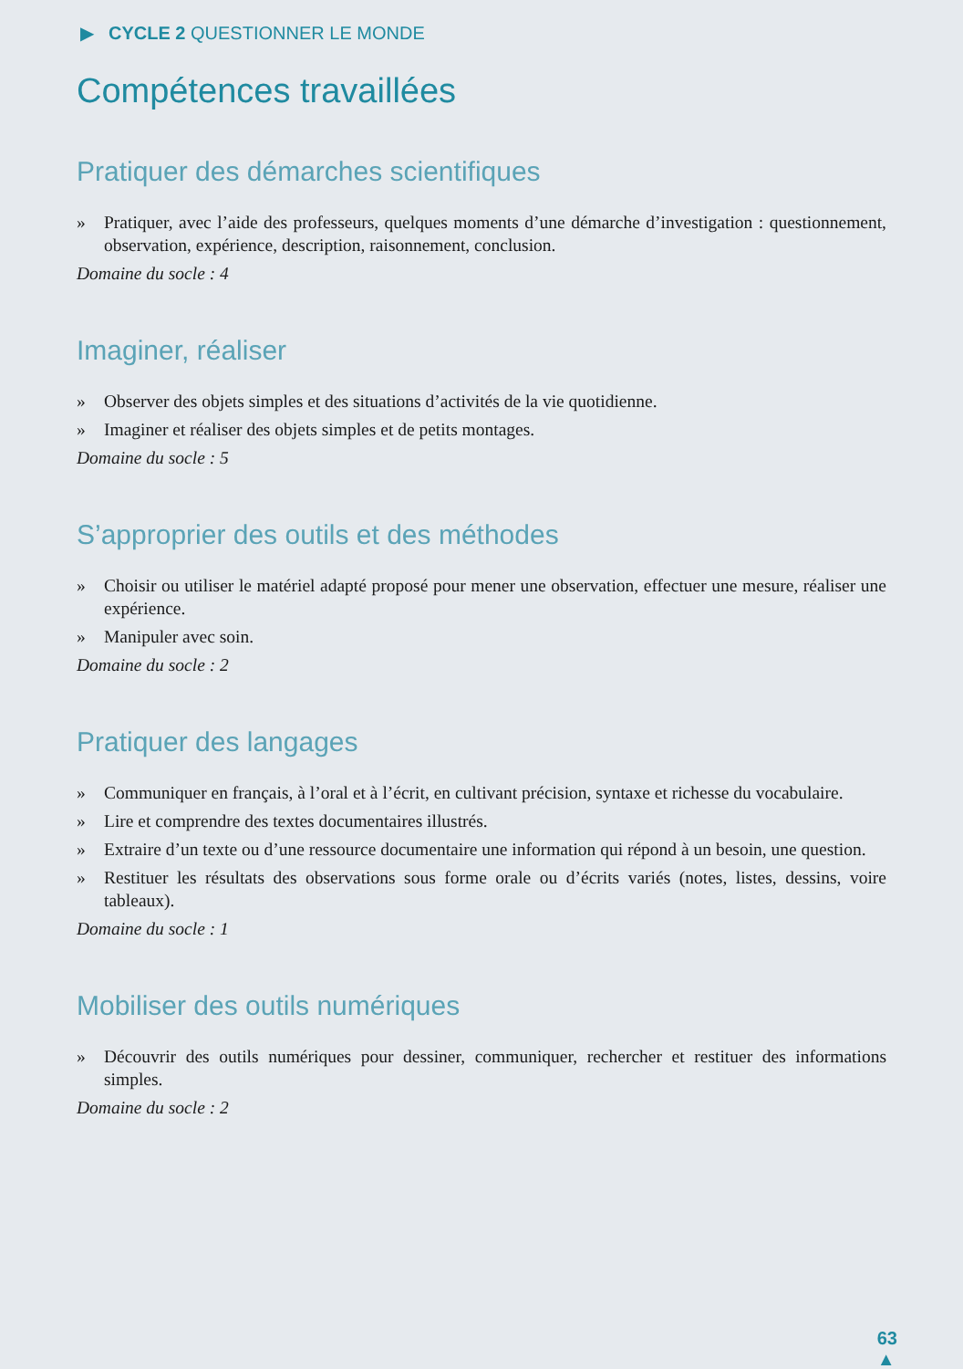▶ CYCLE 2 QUESTIONNER LE MONDE
Compétences travaillées
Pratiquer des démarches scientifiques
» Pratiquer, avec l’aide des professeurs, quelques moments d’une démarche d’investigation : questionnement, observation, expérience, description, raisonnement, conclusion.
Domaine du socle : 4
Imaginer, réaliser
» Observer des objets simples et des situations d’activités de la vie quotidienne.
» Imaginer et réaliser des objets simples et de petits montages.
Domaine du socle : 5
S’approprier des outils et des méthodes
» Choisir ou utiliser le matériel adapté proposé pour mener une observation, effectuer une mesure, réaliser une expérience.
» Manipuler avec soin.
Domaine du socle : 2
Pratiquer des langages
» Communiquer en français, à l’oral et à l’écrit, en cultivant précision, syntaxe et richesse du vocabulaire.
» Lire et comprendre des textes documentaires illustrés.
» Extraire d’un texte ou d’une ressource documentaire une information qui répond à un besoin, une question.
» Restituer les résultats des observations sous forme orale ou d’écrits variés (notes, listes, dessins, voire tableaux).
Domaine du socle : 1
Mobiliser des outils numériques
» Découvrir des outils numériques pour dessiner, communiquer, rechercher et restituer des informations simples.
Domaine du socle : 2
63
▲